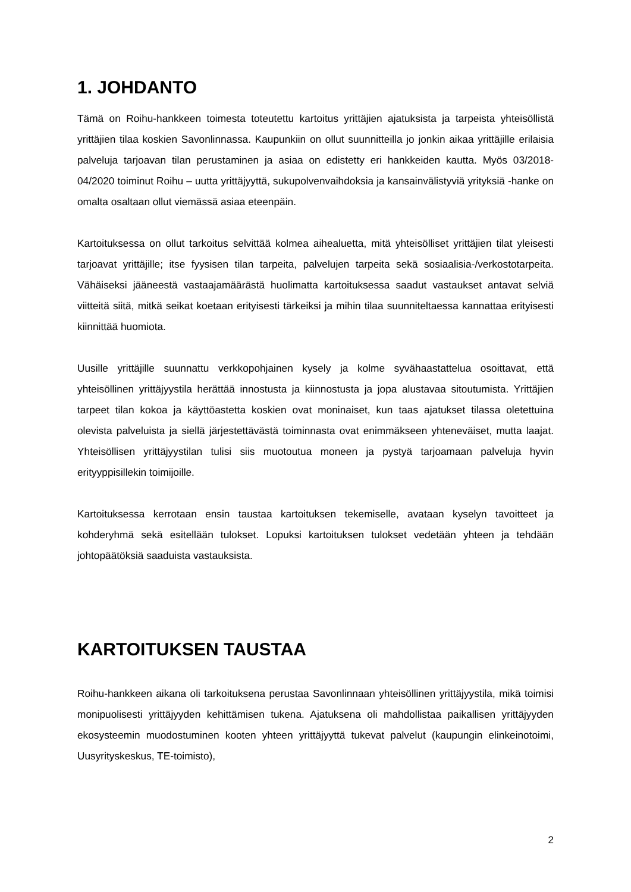1. JOHDANTO
Tämä on Roihu-hankkeen toimesta toteutettu kartoitus yrittäjien ajatuksista ja tarpeista yhteisöllistä yrittäjien tilaa koskien Savonlinnassa. Kaupunkiin on ollut suunnitteilla jo jonkin aikaa yrittäjille erilaisia palveluja tarjoavan tilan perustaminen ja asiaa on edistetty eri hankkeiden kautta. Myös 03/2018-04/2020 toiminut Roihu – uutta yrittäjyyttä, sukupolvenvaihdoksia ja kansainvälistyviä yrityksiä -hanke on omalta osaltaan ollut viemässä asiaa eteenpäin.
Kartoituksessa on ollut tarkoitus selvittää kolmea aihealuetta, mitä yhteisölliset yrittäjien tilat yleisesti tarjoavat yrittäjille; itse fyysisen tilan tarpeita, palvelujen tarpeita sekä sosiaalisia-/verkostotarpeita. Vähäiseksi jääneestä vastaajamäärästä huolimatta kartoituksessa saadut vastaukset antavat selviä viitteitä siitä, mitkä seikat koetaan erityisesti tärkeiksi ja mihin tilaa suunniteltaessa kannattaa erityisesti kiinnittää huomiota.
Uusille yrittäjille suunnattu verkkopohjainen kysely ja kolme syvähaastattelua osoittavat, että yhteisöllinen yrittäjyystila herättää innostusta ja kiinnostusta ja jopa alustavaa sitoutumista. Yrittäjien tarpeet tilan kokoa ja käyttöastetta koskien ovat moninaiset, kun taas ajatukset tilassa oletettuina olevista palveluista ja siellä järjestettävästä toiminnasta ovat enimmäkseen yhteneväiset, mutta laajat. Yhteisöllisen yrittäjyystilan tulisi siis muotoutua moneen ja pystyä tarjoamaan palveluja hyvin erityyppisillekin toimijoille.
Kartoituksessa kerrotaan ensin taustaa kartoituksen tekemiselle, avataan kyselyn tavoitteet ja kohderyhmä sekä esitellään tulokset. Lopuksi kartoituksen tulokset vedetään yhteen ja tehdään johtopäätöksiä saaduista vastauksista.
KARTOITUKSEN TAUSTAA
Roihu-hankkeen aikana oli tarkoituksena perustaa Savonlinnaan yhteisöllinen yrittäjyystila, mikä toimisi monipuolisesti yrittäjyyden kehittämisen tukena. Ajatuksena oli mahdollistaa paikallisen yrittäjyyden ekosysteemin muodostuminen kooten yhteen yrittäjyyttä tukevat palvelut (kaupungin elinkeinotoimi, Uusyrityskeskus, TE-toimisto),
2